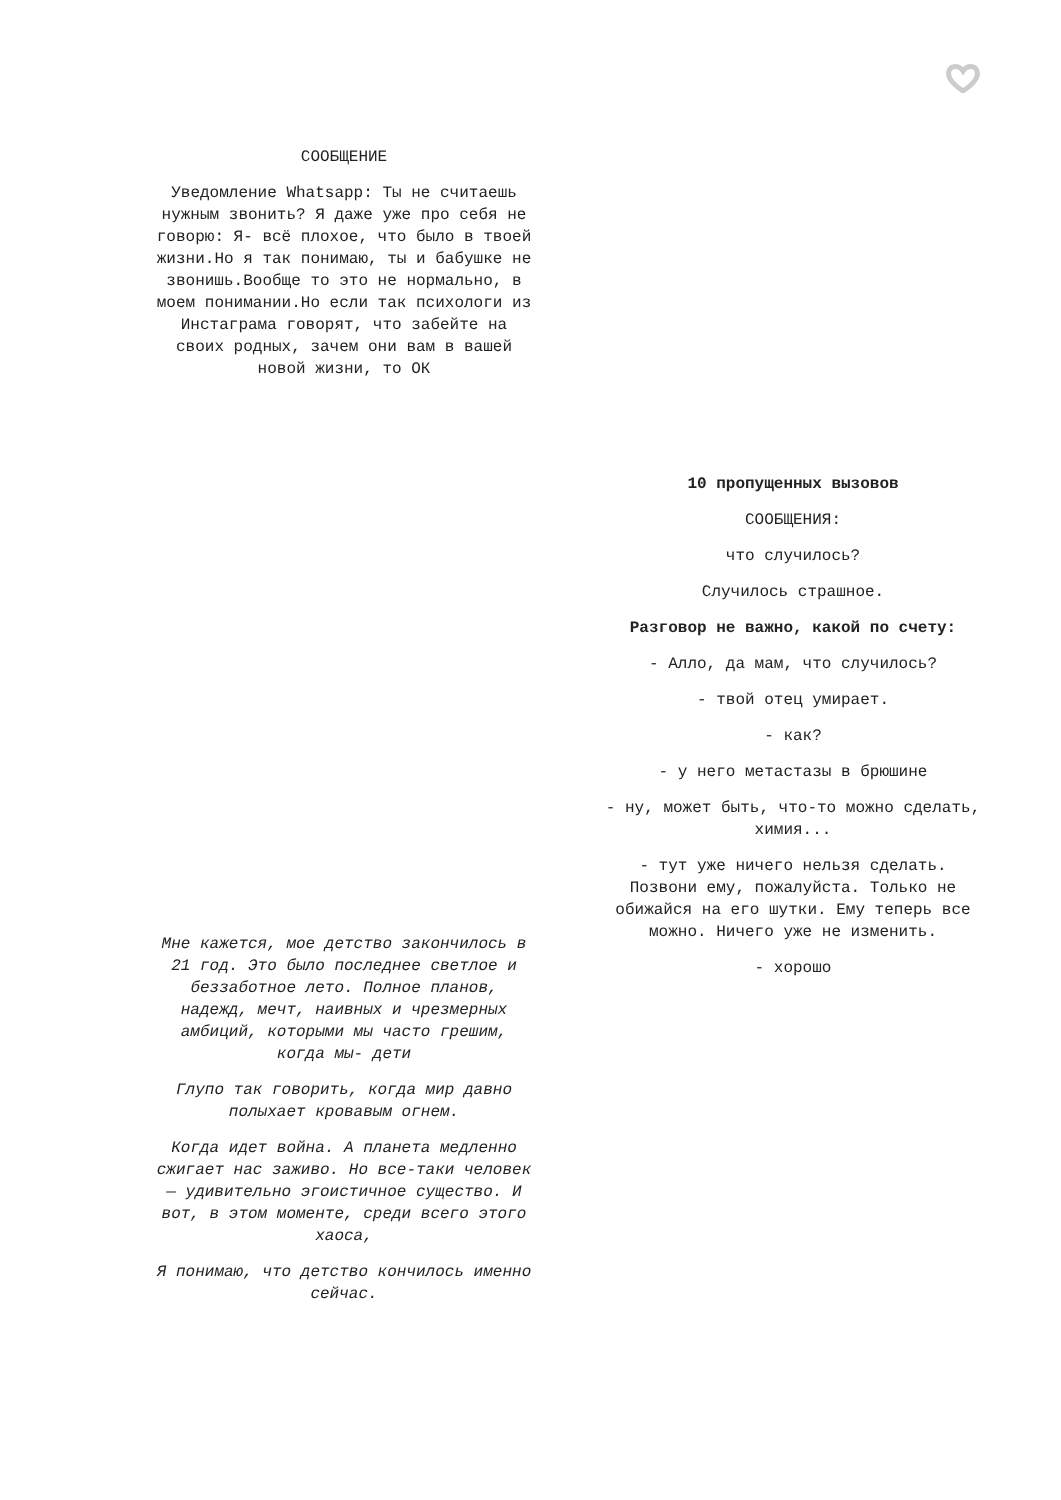СООБЩЕНИЕ
Уведомление Whatsapp: Ты не считаешь нужным звонить? Я даже уже про себя не говорю: Я- всё плохое, что было в твоей жизни.Но я так понимаю, ты и бабушке не звонишь.Вообще то это не нормально, в моем понимании.Но если так психологи из Инстаграма говорят, что забейте на своих родных, зачем они вам в вашей новой жизни, то ОК
10 пропущенных вызовов
СООБЩЕНИЯ:
что случилось?
Случилось страшное.
Разговор не важно, какой по счету:
- Алло, да мам, что случилось?
- твой отец умирает.
- как?
- у него метастазы в брюшине
- ну, может быть, что-то можно сделать, химия...
- тут уже ничего нельзя сделать. Позвони ему, пожалуйста. Только не обижайся на его шутки. Ему теперь все можно. Ничего уже не изменить.
- хорошо
Мне кажется, мое детство закончилось в 21 год. Это было последнее светлое и беззаботное лето. Полное планов, надежд, мечт, наивных и чрезмерных амбиций, которыми мы часто грешим, когда мы- дети
Глупо так говорить, когда мир давно полыхает кровавым огнем.
Когда идет война. А планета медленно сжигает нас заживо. Но все-таки человек — удивительно эгоистичное существо. И вот, в этом моменте, среди всего этого хаоса,
Я понимаю, что детство кончилось именно сейчас.